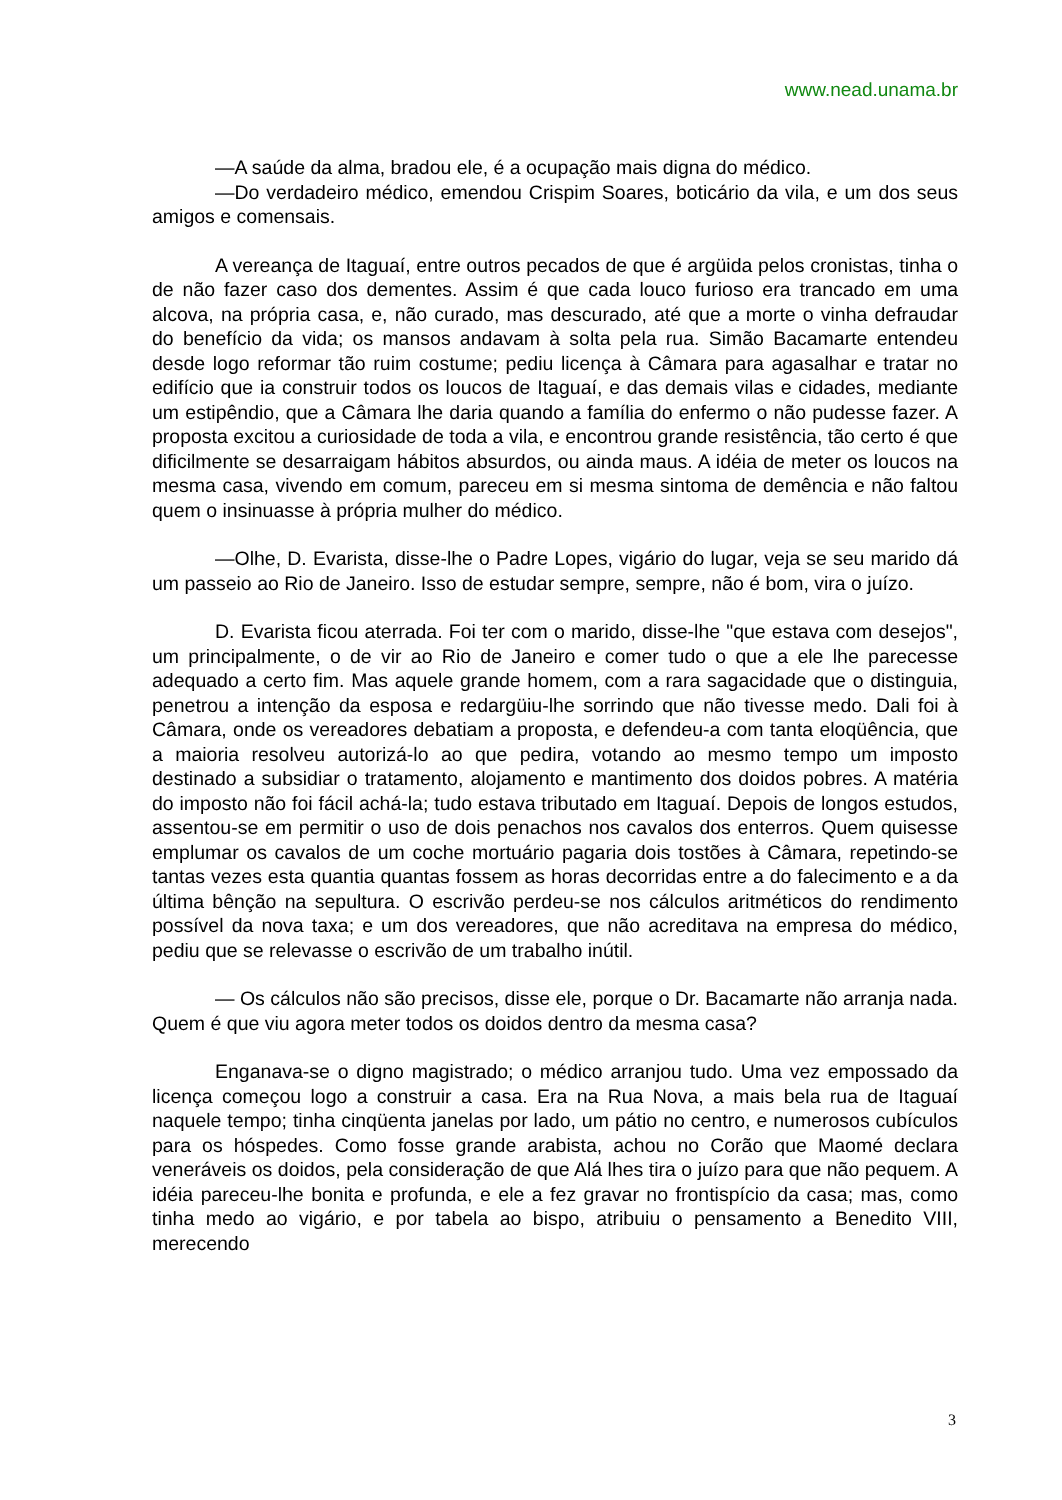www.nead.unama.br
—A saúde da alma, bradou ele, é a ocupação mais digna do médico.
—Do verdadeiro médico, emendou Crispim Soares, boticário da vila, e um dos seus amigos e comensais.
A vereança de Itaguaí, entre outros pecados de que é argüida pelos cronistas, tinha o de não fazer caso dos dementes. Assim é que cada louco furioso era trancado em uma alcova, na própria casa, e, não curado, mas descurado, até que a morte o vinha defraudar do benefício da vida; os mansos andavam à solta pela rua. Simão Bacamarte entendeu desde logo reformar tão ruim costume; pediu licença à Câmara para agasalhar e tratar no edifício que ia construir todos os loucos de Itaguaí, e das demais vilas e cidades, mediante um estipêndio, que a Câmara lhe daria quando a família do enfermo o não pudesse fazer. A proposta excitou a curiosidade de toda a vila, e encontrou grande resistência, tão certo é que dificilmente se desarraigam hábitos absurdos, ou ainda maus. A idéia de meter os loucos na mesma casa, vivendo em comum, pareceu em si mesma sintoma de demência e não faltou quem o insinuasse à própria mulher do médico.
—Olhe, D. Evarista, disse-lhe o Padre Lopes, vigário do lugar, veja se seu marido dá um passeio ao Rio de Janeiro. Isso de estudar sempre, sempre, não é bom, vira o juízo.
D. Evarista ficou aterrada. Foi ter com o marido, disse-lhe "que estava com desejos", um principalmente, o de vir ao Rio de Janeiro e comer tudo o que a ele lhe parecesse adequado a certo fim. Mas aquele grande homem, com a rara sagacidade que o distinguia, penetrou a intenção da esposa e redargüiu-lhe sorrindo que não tivesse medo. Dali foi à Câmara, onde os vereadores debatiam a proposta, e defendeu-a com tanta eloqüência, que a maioria resolveu autorizá-lo ao que pedira, votando ao mesmo tempo um imposto destinado a subsidiar o tratamento, alojamento e mantimento dos doidos pobres. A matéria do imposto não foi fácil achá-la; tudo estava tributado em Itaguaí. Depois de longos estudos, assentou-se em permitir o uso de dois penachos nos cavalos dos enterros. Quem quisesse emplumar os cavalos de um coche mortuário pagaria dois tostões à Câmara, repetindo-se tantas vezes esta quantia quantas fossem as horas decorridas entre a do falecimento e a da última bênção na sepultura. O escrivão perdeu-se nos cálculos aritméticos do rendimento possível da nova taxa; e um dos vereadores, que não acreditava na empresa do médico, pediu que se relevasse o escrivão de um trabalho inútil.
— Os cálculos não são precisos, disse ele, porque o Dr. Bacamarte não arranja nada. Quem é que viu agora meter todos os doidos dentro da mesma casa?
Enganava-se o digno magistrado; o médico arranjou tudo. Uma vez empossado da licença começou logo a construir a casa. Era na Rua Nova, a mais bela rua de Itaguaí naquele tempo; tinha cinqüenta janelas por lado, um pátio no centro, e numerosos cubículos para os hóspedes. Como fosse grande arabista, achou no Corão que Maomé declara veneráveis os doidos, pela consideração de que Alá lhes tira o juízo para que não pequem. A idéia pareceu-lhe bonita e profunda, e ele a fez gravar no frontispício da casa; mas, como tinha medo ao vigário, e por tabela ao bispo, atribuiu o pensamento a Benedito VIII, merecendo
3